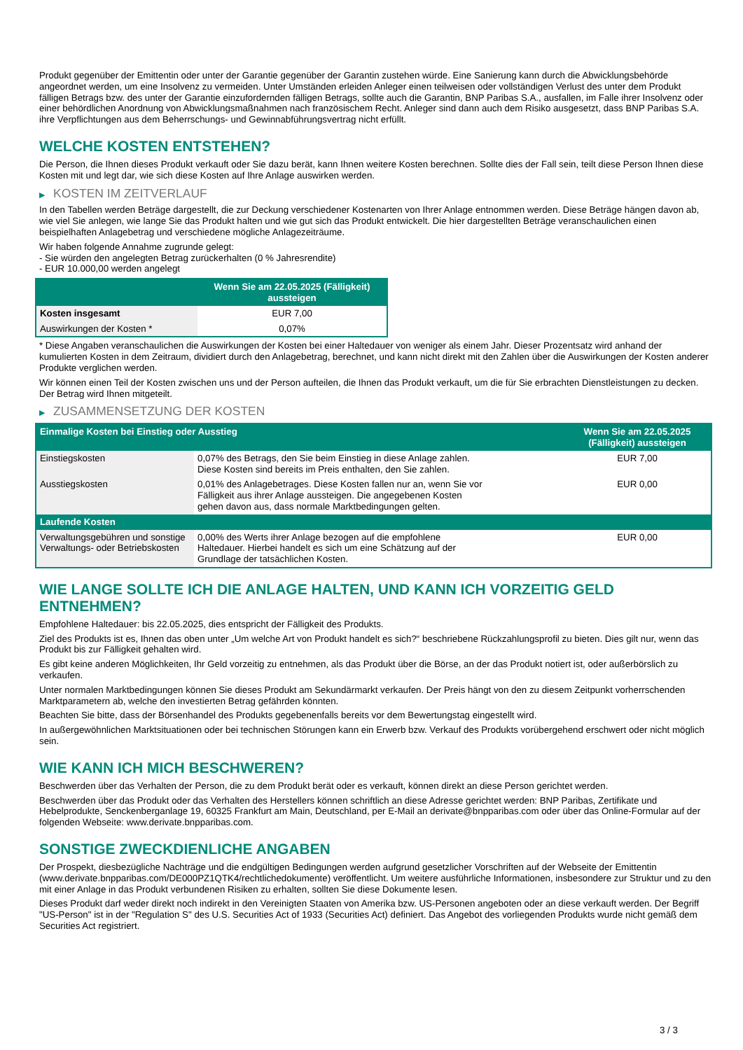Produkt gegenüber der Emittentin oder unter der Garantie gegenüber der Garantin zustehen würde. Eine Sanierung kann durch die Abwicklungsbehörde angeordnet werden, um eine Insolvenz zu vermeiden. Unter Umständen erleiden Anleger einen teilweisen oder vollständigen Verlust des unter dem Produkt fälligen Betrags bzw. des unter der Garantie einzufordernden fälligen Betrags, sollte auch die Garantin, BNP Paribas S.A., ausfallen, im Falle ihrer Insolvenz oder einer behördlichen Anordnung von Abwicklungsmaßnahmen nach französischem Recht. Anleger sind dann auch dem Risiko ausgesetzt, dass BNP Paribas S.A. ihre Verpflichtungen aus dem Beherrschungs- und Gewinnabführungsvertrag nicht erfüllt.
WELCHE KOSTEN ENTSTEHEN?
Die Person, die Ihnen dieses Produkt verkauft oder Sie dazu berät, kann Ihnen weitere Kosten berechnen. Sollte dies der Fall sein, teilt diese Person Ihnen diese Kosten mit und legt dar, wie sich diese Kosten auf Ihre Anlage auswirken werden.
▶ KOSTEN IM ZEITVERLAUF
In den Tabellen werden Beträge dargestellt, die zur Deckung verschiedener Kostenarten von Ihrer Anlage entnommen werden. Diese Beträge hängen davon ab, wie viel Sie anlegen, wie lange Sie das Produkt halten und wie gut sich das Produkt entwickelt. Die hier dargestellten Beträge veranschaulichen einen beispielhaften Anlagebetrag und verschiedene mögliche Anlagezeiträume.
Wir haben folgende Annahme zugrunde gelegt:
- Sie würden den angelegten Betrag zurückerhalten (0 % Jahresrendite)
- EUR 10.000,00 werden angelegt
| | Wenn Sie am 22.05.2025 (Fälligkeit) aussteigen |
| --- | --- |
| Kosten insgesamt | EUR 7,00 |
| Auswirkungen der Kosten * | 0,07% |
* Diese Angaben veranschaulichen die Auswirkungen der Kosten bei einer Haltedauer von weniger als einem Jahr. Dieser Prozentsatz wird anhand der kumulierten Kosten in dem Zeitraum, dividiert durch den Anlagebetrag, berechnet, und kann nicht direkt mit den Zahlen über die Auswirkungen der Kosten anderer Produkte verglichen werden.
Wir können einen Teil der Kosten zwischen uns und der Person aufteilen, die Ihnen das Produkt verkauft, um die für Sie erbrachten Dienstleistungen zu decken. Der Betrag wird Ihnen mitgeteilt.
▶ ZUSAMMENSETZUNG DER KOSTEN
| Einmalige Kosten bei Einstieg oder Ausstieg | | Wenn Sie am 22.05.2025 (Fälligkeit) aussteigen |
| --- | --- | --- |
| Einstiegskosten | 0,07% des Betrags, den Sie beim Einstieg in diese Anlage zahlen. Diese Kosten sind bereits im Preis enthalten, den Sie zahlen. | EUR 7,00 |
| Ausstiegskosten | 0,01% des Anlagebetrages. Diese Kosten fallen nur an, wenn Sie vor Fälligkeit aus ihrer Anlage aussteigen. Die angegebenen Kosten gehen davon aus, dass normale Marktbedingungen gelten. | EUR 0,00 |
| Laufende Kosten | | |
| Verwaltungsgebühren und sonstige Verwaltungs- oder Betriebskosten | 0,00% des Werts ihrer Anlage bezogen auf die empfohlene Haltedauer. Hierbei handelt es sich um eine Schätzung auf der Grundlage der tatsächlichen Kosten. | EUR 0,00 |
WIE LANGE SOLLTE ICH DIE ANLAGE HALTEN, UND KANN ICH VORZEITIG GELD ENTNEHMEN?
Empfohlene Haltedauer: bis 22.05.2025, dies entspricht der Fälligkeit des Produkts.
Ziel des Produkts ist es, Ihnen das oben unter „Um welche Art von Produkt handelt es sich?“ beschriebene Rückzahlungsprofil zu bieten. Dies gilt nur, wenn das Produkt bis zur Fälligkeit gehalten wird.
Es gibt keine anderen Möglichkeiten, Ihr Geld vorzeitig zu entnehmen, als das Produkt über die Börse, an der das Produkt notiert ist, oder außerbörslich zu verkaufen.
Unter normalen Marktbedingungen können Sie dieses Produkt am Sekundärmarkt verkaufen. Der Preis hängt von den zu diesem Zeitpunkt vorherrschenden Marktparametern ab, welche den investierten Betrag gefährden könnten.
Beachten Sie bitte, dass der Börsenhandel des Produkts gegebenenfalls bereits vor dem Bewertungstag eingestellt wird.
In außergewöhnlichen Marktsituationen oder bei technischen Störungen kann ein Erwerb bzw. Verkauf des Produkts vorübergehend erschwert oder nicht möglich sein.
WIE KANN ICH MICH BESCHWEREN?
Beschwerden über das Verhalten der Person, die zu dem Produkt berät oder es verkauft, können direkt an diese Person gerichtet werden.
Beschwerden über das Produkt oder das Verhalten des Herstellers können schriftlich an diese Adresse gerichtet werden: BNP Paribas, Zertifikate und Hebelprodukte, Senckenberganlage 19, 60325 Frankfurt am Main, Deutschland, per E-Mail an derivate@bnpparibas.com oder über das Online-Formular auf der folgenden Webseite: www.derivate.bnpparibas.com.
SONSTIGE ZWECKDIENLICHE ANGABEN
Der Prospekt, diesbezügliche Nachträge und die endgültigen Bedingungen werden aufgrund gesetzlicher Vorschriften auf der Webseite der Emittentin (www.derivate.bnpparibas.com/DE000PZ1QTK4/rechtlichedokumente) veröffentlicht. Um weitere ausführliche Informationen, insbesondere zur Struktur und zu den mit einer Anlage in das Produkt verbundenen Risiken zu erhalten, sollten Sie diese Dokumente lesen.
Dieses Produkt darf weder direkt noch indirekt in den Vereinigten Staaten von Amerika bzw. US-Personen angeboten oder an diese verkauft werden. Der Begriff "US-Person" ist in der "Regulation S" des U.S. Securities Act of 1933 (Securities Act) definiert. Das Angebot des vorliegenden Produkts wurde nicht gemäß dem Securities Act registriert.
3 / 3